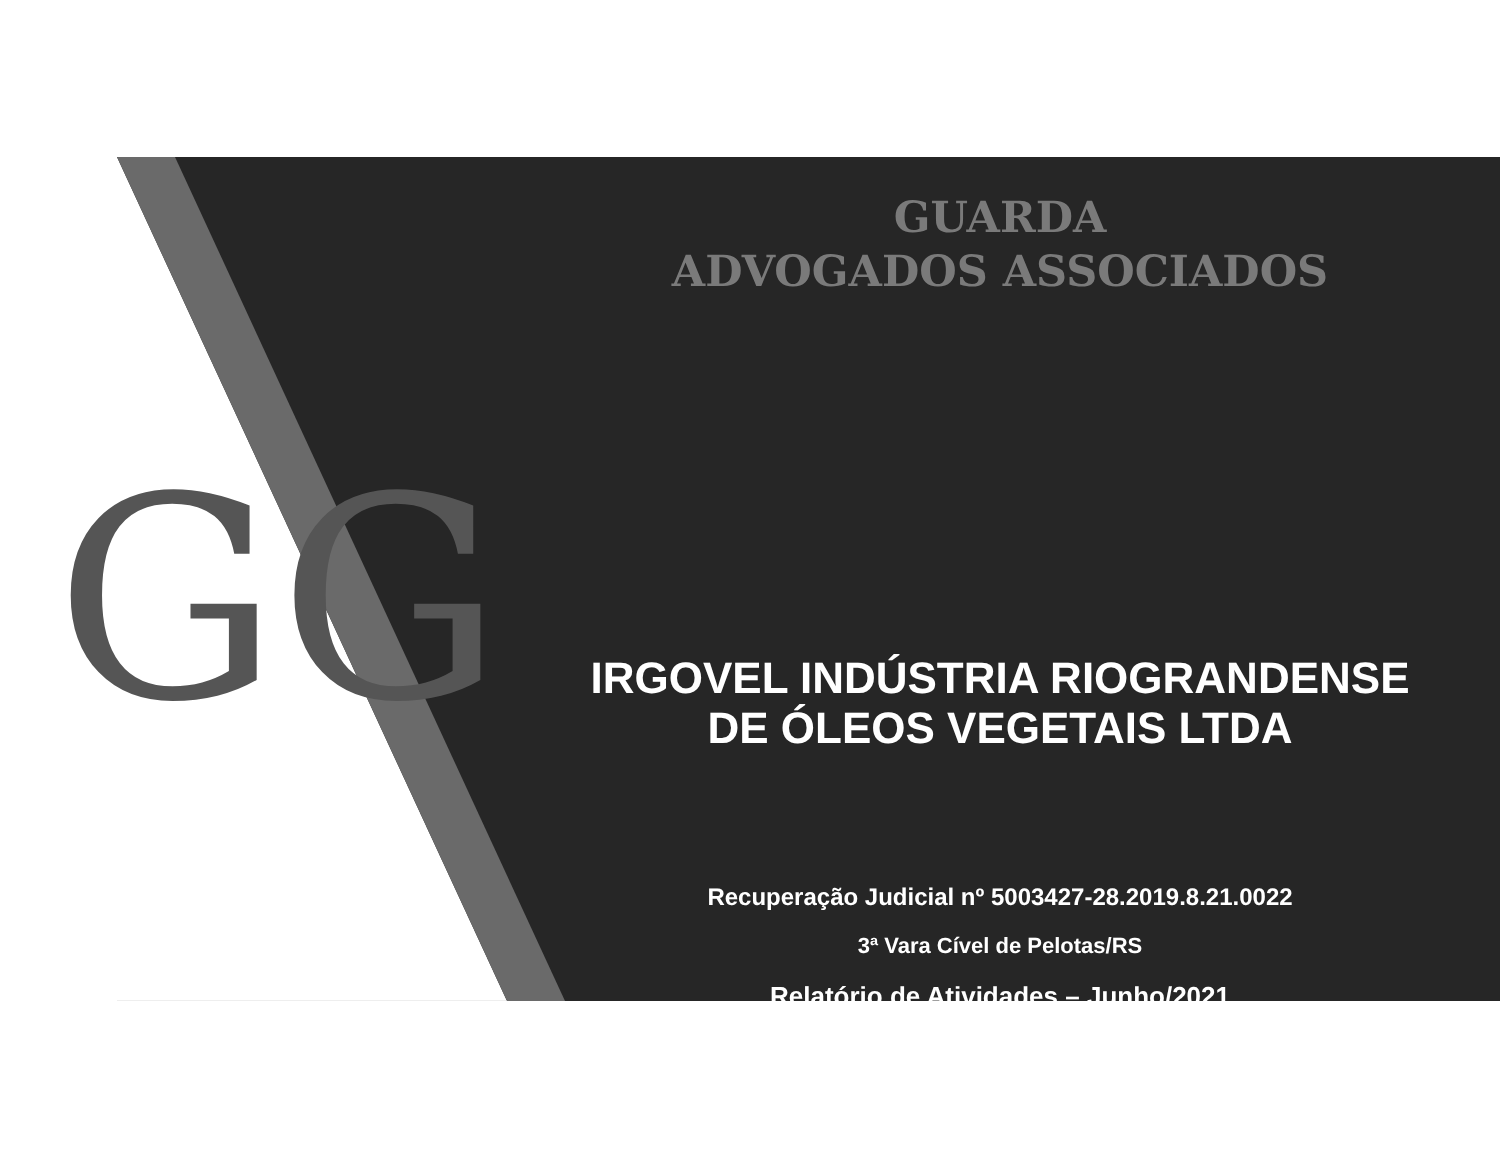GG
GUARDA
ADVOGADOS ASSOCIADOS
IRGOVEL INDÚSTRIA RIOGRANDENSE
DE ÓLEOS VEGETAIS LTDA
Recuperação Judicial nº 5003427-28.2019.8.21.0022
3ª Vara Cível de Pelotas/RS
Relatório de Atividades – Junho/2021